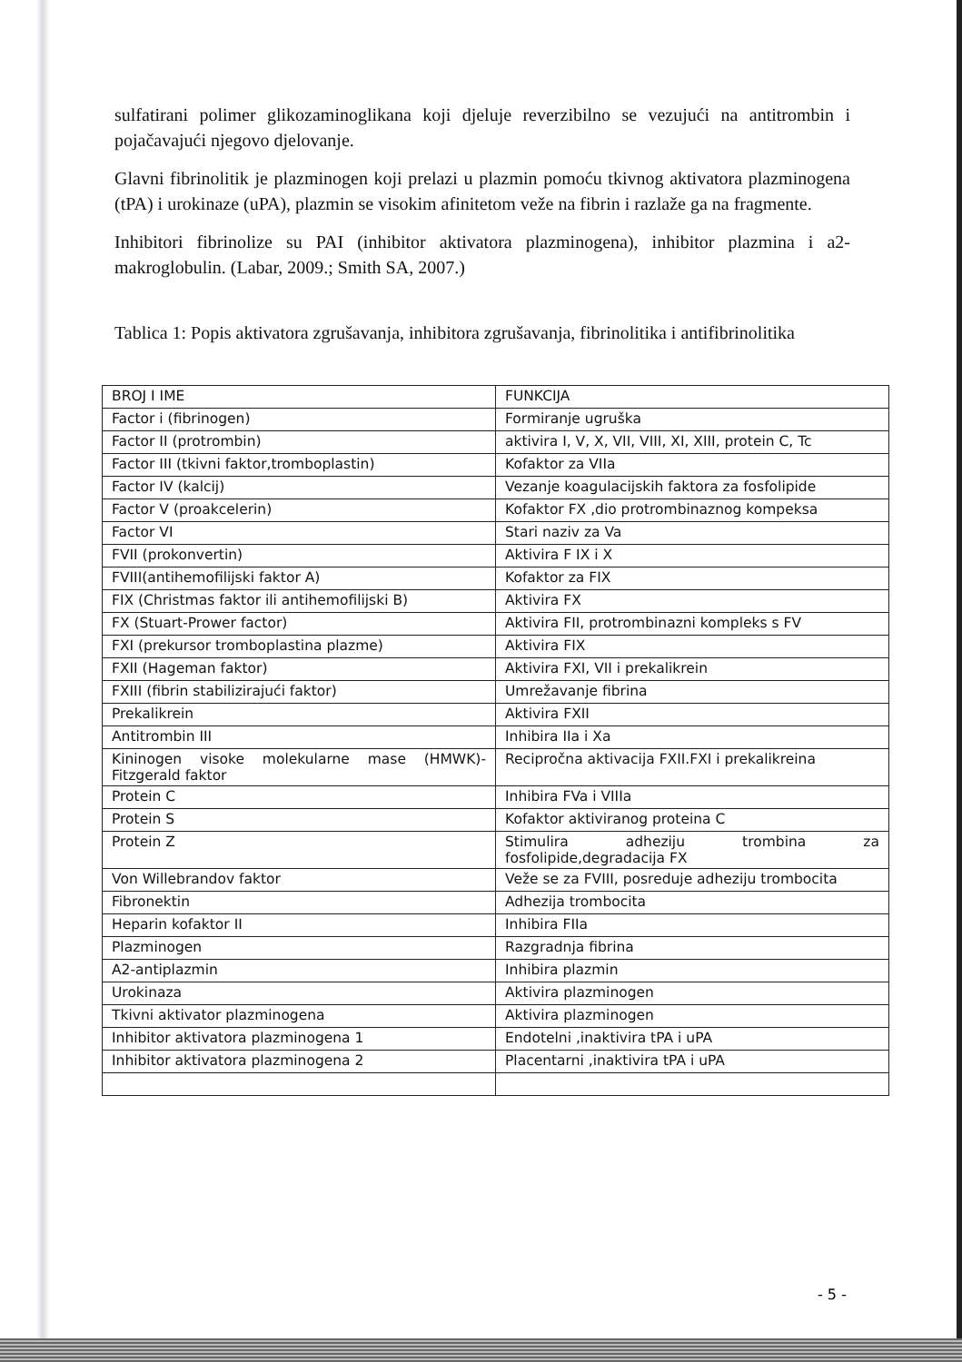sulfatirani polimer glikozaminoglikana koji djeluje reverzibilno se vezujući na antitrombin i pojačavajući njegovo djelovanje.
Glavni fibrinolitik je plazminogen koji prelazi u plazmin pomoću tkivnog aktivatora plazminogena (tPA) i urokinaze (uPA), plazmin se visokim afinitetom veže na fibrin i razlaže ga na fragmente.
Inhibitori fibrinolize su PAI (inhibitor aktivatora plazminogena), inhibitor plazmina i a2-makroglobulin. (Labar, 2009.; Smith SA, 2007.)
Tablica 1: Popis aktivatora zgrušavanja, inhibitora zgrušavanja, fibrinolitika i antifibrinolitika
| BROJ I IME | FUNKCIJA |
| Factor i (fibrinogen) | Formiranje ugruška |
| Factor II (protrombin) | aktivira I, V, X, VII, VIII, XI, XIII, protein C, Tc |
| Factor III (tkivni faktor,tromboplastin) | Kofaktor za VIIa |
| Factor IV (kalcij) | Vezanje koagulacijskih faktora za fosfolipide |
| Factor V (proakcelerin) | Kofaktor FX ,dio protrombinaznog kompeksa |
| Factor VI | Stari naziv za Va |
| FVII (prokonvertin) | Aktivira F IX i X |
| FVIII(antihemofilijski faktor A) | Kofaktor za FIX |
| FIX (Christmas faktor ili antihemofilijski B) | Aktivira FX |
| FX (Stuart-Prower factor) | Aktivira FII, protrombinazni kompleks s FV |
| FXI (prekursor tromboplastina plazme) | Aktivira FIX |
| FXII (Hageman faktor) | Aktivira FXI, VII i prekalikrein |
| FXIII (fibrin stabilizirajući faktor) | Umrežavanje fibrina |
| Prekalikrein | Aktivira FXII |
| Antitrombin III | Inhibira IIa i Xa |
| Kininogen visoke molekularne mase (HMWK)-Fitzgerald faktor | Recipročna aktivacija FXII.FXI i prekalikreina |
| Protein C | Inhibira FVa i VIIIa |
| Protein S | Kofaktor aktiviranog proteina C |
| Protein Z | Stimulira adheziju trombina za fosfolipide,degradacija FX |
| Von Willebrandov faktor | Veže se za FVIII, posreduje adheziju trombocita |
| Fibronektin | Adhezija trombocita |
| Heparin kofaktor II | Inhibira FIIa |
| Plazminogen | Razgradnja fibrina |
| A2-antiplazmin | Inhibira plazmin |
| Urokinaza | Aktivira plazminogen |
| Tkivni aktivator plazminogena | Aktivira plazminogen |
| Inhibitor aktivatora plazminogena 1 | Endotelni ,inaktivira tPA i uPA |
| Inhibitor aktivatora plazminogena 2 | Placentarni ,inaktivira tPA i uPA |
- 5 -